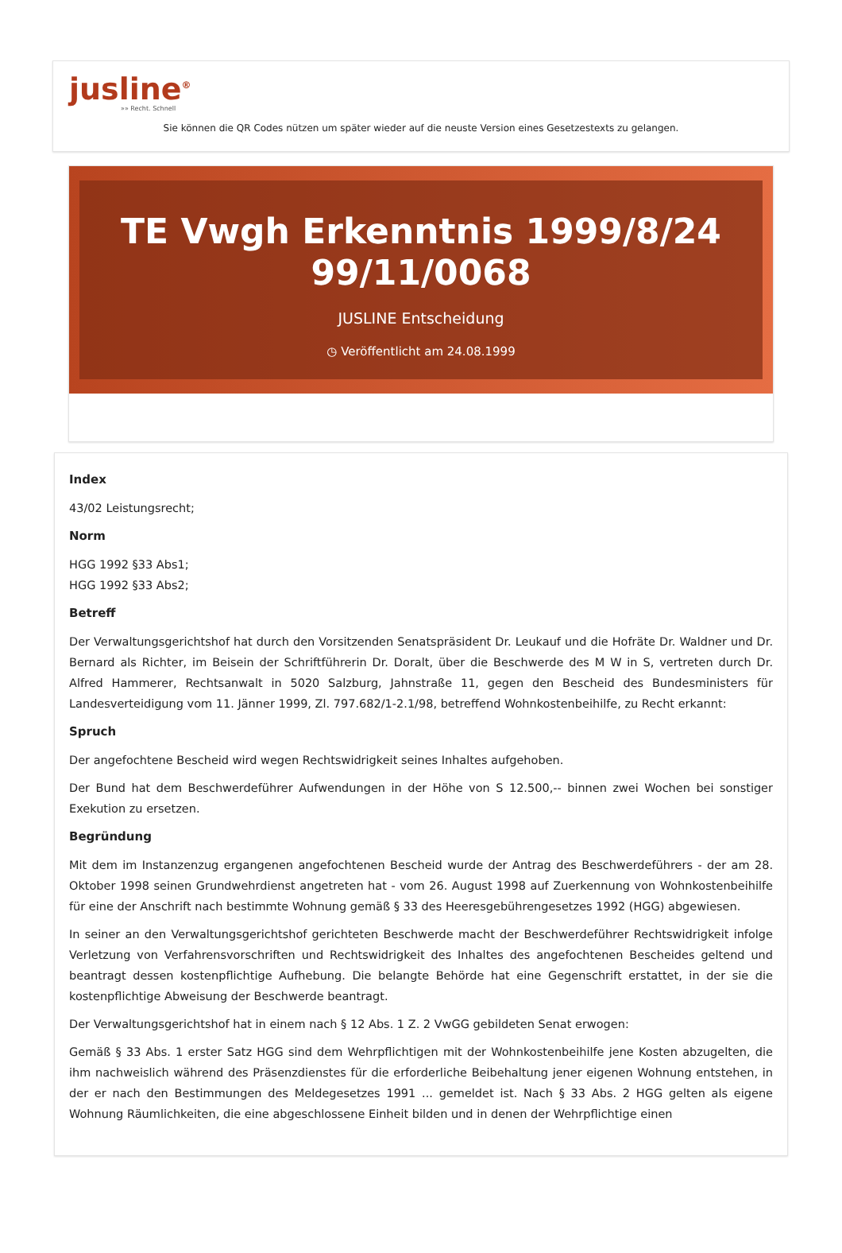jusline<sup>®</sup>
»» Recht. Schnell
Sie können die QR Codes nützen um später wieder auf die neuste Version eines Gesetzestexts zu gelangen.
TE Vwgh Erkenntnis 1999/8/24 99/11/0068
JUSLINE Entscheidung
◷ Veröffentlicht am 24.08.1999
Index
43/02 Leistungsrecht;
Norm
HGG 1992 §33 Abs1;
HGG 1992 §33 Abs2;
Betreff
Der Verwaltungsgerichtshof hat durch den Vorsitzenden Senatspräsident Dr. Leukauf und die Hofräte Dr. Waldner und Dr. Bernard als Richter, im Beisein der Schriftführerin Dr. Doralt, über die Beschwerde des M W in S, vertreten durch Dr. Alfred Hammerer, Rechtsanwalt in 5020 Salzburg, Jahnstraße 11, gegen den Bescheid des Bundesministers für Landesverteidigung vom 11. Jänner 1999, Zl. 797.682/1-2.1/98, betreffend Wohnkostenbeihilfe, zu Recht erkannt:
Spruch
Der angefochtene Bescheid wird wegen Rechtswidrigkeit seines Inhaltes aufgehoben.
Der Bund hat dem Beschwerdeführer Aufwendungen in der Höhe von S 12.500,-- binnen zwei Wochen bei sonstiger Exekution zu ersetzen.
Begründung
Mit dem im Instanzenzug ergangenen angefochtenen Bescheid wurde der Antrag des Beschwerdeführers - der am 28. Oktober 1998 seinen Grundwehrdienst angetreten hat - vom 26. August 1998 auf Zuerkennung von Wohnkostenbeihilfe für eine der Anschrift nach bestimmte Wohnung gemäß § 33 des Heeresgebührengesetzes 1992 (HGG) abgewiesen.
In seiner an den Verwaltungsgerichtshof gerichteten Beschwerde macht der Beschwerdeführer Rechtswidrigkeit infolge Verletzung von Verfahrensvorschriften und Rechtswidrigkeit des Inhaltes des angefochtenen Bescheides geltend und beantragt dessen kostenpflichtige Aufhebung. Die belangte Behörde hat eine Gegenschrift erstattet, in der sie die kostenpflichtige Abweisung der Beschwerde beantragt.
Der Verwaltungsgerichtshof hat in einem nach § 12 Abs. 1 Z. 2 VwGG gebildeten Senat erwogen:
Gemäß § 33 Abs. 1 erster Satz HGG sind dem Wehrpflichtigen mit der Wohnkostenbeihilfe jene Kosten abzugelten, die ihm nachweislich während des Präsenzdienstes für die erforderliche Beibehaltung jener eigenen Wohnung entstehen, in der er nach den Bestimmungen des Meldegesetzes 1991 ... gemeldet ist. Nach § 33 Abs. 2 HGG gelten als eigene Wohnung Räumlichkeiten, die eine abgeschlossene Einheit bilden und in denen der Wehrpflichtige einen